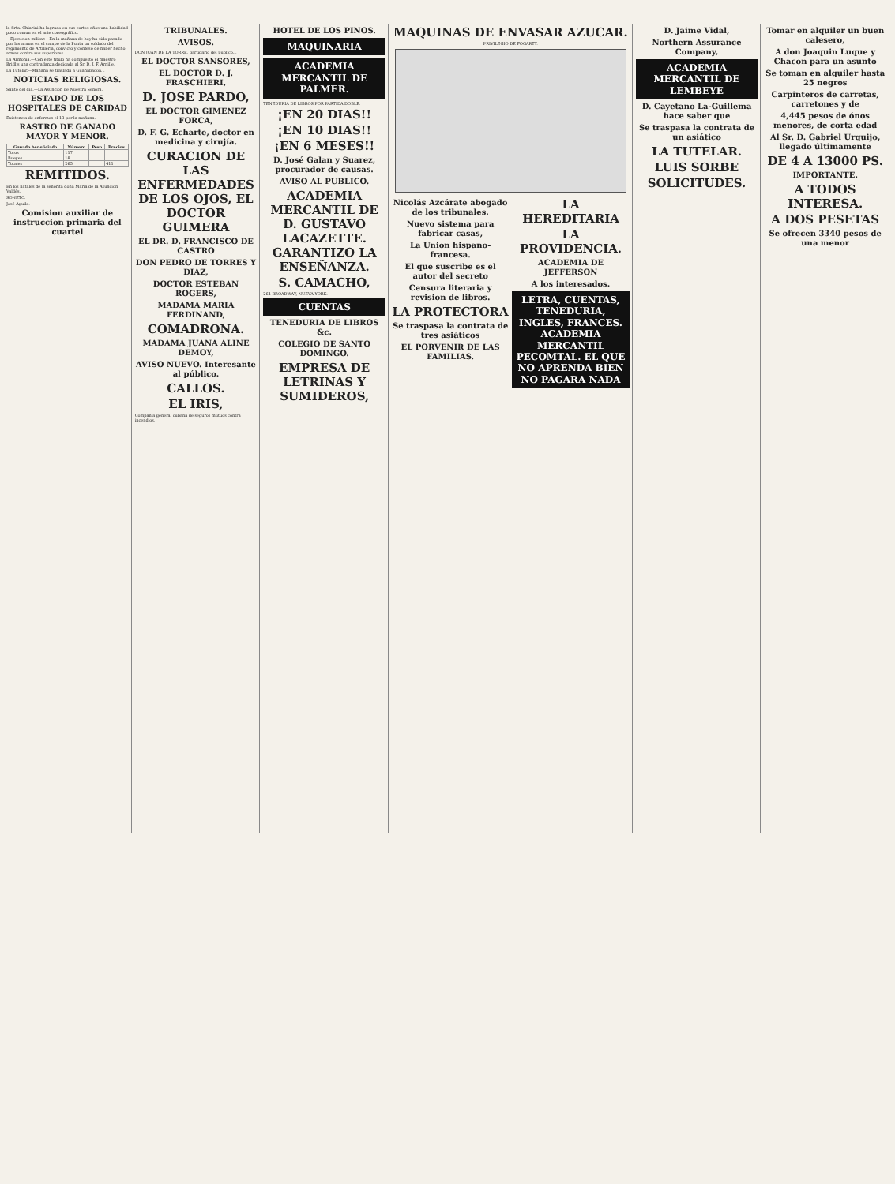la Srta. Chiarini ha logrado en sus cortos años una habilidad poco comun en el arte coreográfico.
—Ejecucion militar.—En la mañana de hoy ha sido pasado por las armas en el campo de la Punta un soldado del regimiento de Artillería, convicto y confeso de haber hecho armas contra sus superiores.
La Armonía.—Con este título ha compuesto el maestro Bridlis una contradanza dedicada al Sr. D. J. F. Arnille.
La Tutelar.—Mañana se traslada á Guanabacoa...
NOTICIAS RELIGIOSAS.
Santo del dia.—La Asuncion de Nuestra Señora.
ESTADO DE LOS HOSPITALES DE CARIDAD
Existencia de enfermos el 13 por la mañana.
RASTRO DE GANADO MAYOR Y MENOR.
| Ganado beneficiado | Número | Peso | Precios |
| --- | --- | --- | --- |
| Toros | 117 | | |
| Bueyes | 18 | | |
| Totales | 265 | | 411 |
REMITIDOS.
En los natales de la señorita doña María de la Asuncion Valdés.
SONETO.
José Aguilo.
Comision auxiliar de instruccion primaria del cuartel
TRIBUNALES.
AVISOS.
DON JUAN DE LA TORRE, partidario del público...
EL DOCTOR SANSORES,
EL DOCTOR D. J. FRASCHIERI,
D. JOSE PARDO,
EL DOCTOR GIMENEZ FORCA,
D. F. G. Echarte, doctor en medicina y cirujía.
CURACION DE LAS ENFERMEDADES DE LOS OJOS, EL DOCTOR GUIMERA
EL DR. D. FRANCISCO DE CASTRO
DON PEDRO DE TORRES Y DIAZ,
DOCTOR ESTEBAN ROGERS,
MADAMA MARIA FERDINAND,
COMADRONA.
MADAMA JUANA ALINE DEMOY,
AVISO NUEVO. Interesante al público.
CALLOS.
EL IRIS,
Compañía general cubana de seguros mútuos contra incendios.
HOTEL DE LOS PINOS.
MAQUINARIA
ACADEMIA MERCANTIL DE PALMER.
TENEDURIA DE LIBROS POR PARTIDA DOBLE.
¡EN 20 DIAS!!
¡EN 10 DIAS!!
¡EN 6 MESES!!
D. José Galan y Suarez, procurador de causas.
AVISO AL PUBLICO.
ACADEMIA MERCANTIL DE D. GUSTAVO LACAZETTE. GARANTIZO LA ENSEÑANZA.
S. CAMACHO,
264 BROADWAY, NUEVA YORK.
CUENTAS
TENEDURIA DE LIBROS &c.
COLEGIO DE SANTO DOMINGO.
EMPRESA DE LETRINAS Y SUMIDEROS,
MAQUINAS DE ENVASAR AZUCAR.
PRIVILEGIO DE FOGARTY.
Nicolás Azcárate abogado de los tribunales.
Nuevo sistema para fabricar casas,
La Union hispano-francesa.
El que suscribe es el autor del secreto
Censura literaria y revision de libros.
LA PROTECTORA
Se traspasa la contrata de tres asiáticos
EL PORVENIR DE LAS FAMILIAS.
LA HEREDITARIA
LA PROVIDENCIA.
ACADEMIA DE JEFFERSON
A los interesados.
LETRA, CUENTAS, TENEDURIA, INGLES, FRANCES. ACADEMIA MERCANTIL PECOMTAL. EL QUE NO APRENDA BIEN NO PAGARA NADA
D. Jaime Vidal,
Northern Assurance Company,
ACADEMIA MERCANTIL DE LEMBEYE
D. Cayetano La-Guillema hace saber que
Se traspasa la contrata de un asiático
LA TUTELAR.
LUIS SORBE
SOLICITUDES.
Tomar en alquiler un buen calesero,
A don Joaquin Luque y Chacon para un asunto
Se toman en alquiler hasta 25 negros
Carpinteros de carretas, carretones y de
4,445 pesos de ónos menores, de corta edad
Al Sr. D. Gabriel Urquijo, llegado últimamente
DE 4 A 13000 PS.
IMPORTANTE.
A TODOS INTERESA.
A DOS PESETAS
Se ofrecen 3340 pesos de una menor